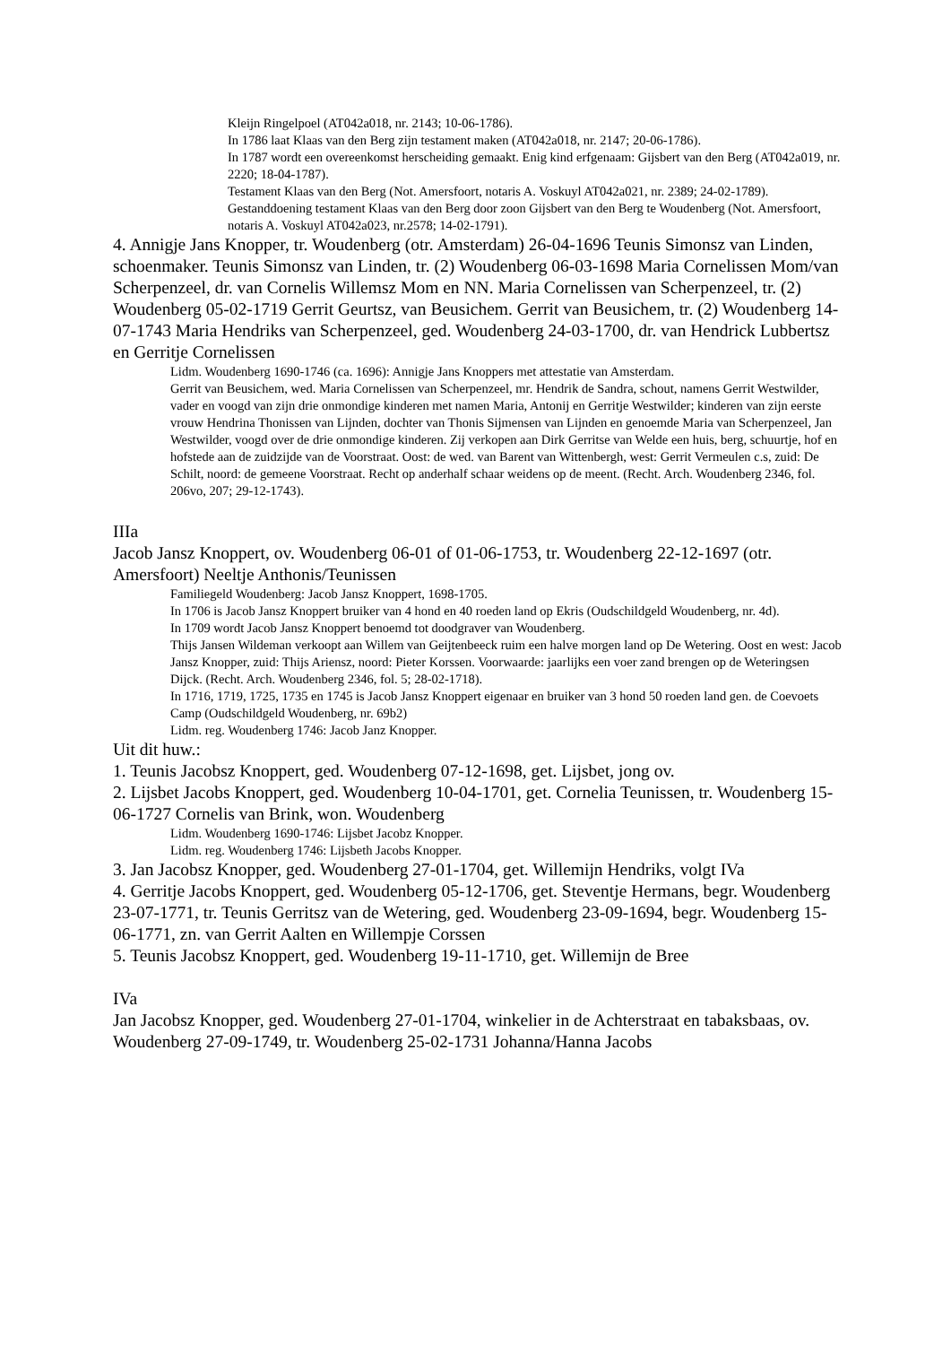Kleijn Ringelpoel (AT042a018, nr. 2143; 10-06-1786).
In 1786 laat Klaas van den Berg zijn testament maken (AT042a018, nr. 2147; 20-06-1786).
In 1787 wordt een overeenkomst herscheiding gemaakt. Enig kind erfgenaam: Gijsbert van den Berg (AT042a019, nr. 2220; 18-04-1787).
Testament Klaas van den Berg (Not. Amersfoort, notaris A. Voskuyl AT042a021, nr. 2389; 24-02-1789).
Gestanddoening testament Klaas van den Berg door zoon Gijsbert van den Berg te Woudenberg (Not. Amersfoort, notaris A. Voskuyl AT042a023, nr.2578; 14-02-1791).
4. Annigje Jans Knopper, tr. Woudenberg (otr. Amsterdam) 26-04-1696 Teunis Simonsz van Linden, schoenmaker. Teunis Simonsz van Linden, tr. (2) Woudenberg 06-03-1698 Maria Cornelissen Mom/van Scherpenzeel, dr. van Cornelis Willemsz Mom en NN. Maria Cornelissen van Scherpenzeel, tr. (2) Woudenberg 05-02-1719 Gerrit Geurtsz, van Beusichem. Gerrit van Beusichem, tr. (2) Woudenberg 14-07-1743 Maria Hendriks van Scherpenzeel, ged. Woudenberg 24-03-1700, dr. van Hendrick Lubbertsz en Gerritje Cornelissen
Lidm. Woudenberg 1690-1746 (ca. 1696): Annigje Jans Knoppers met attestatie van Amsterdam.
Gerrit van Beusichem, wed. Maria Cornelissen van Scherpenzeel, mr. Hendrik de Sandra, schout, namens Gerrit Westwilder, vader en voogd van zijn drie onmondige kinderen met namen Maria, Antonij en Gerritje Westwilder; kinderen van zijn eerste vrouw Hendrina Thonissen van Lijnden, dochter van Thonis Sijmensen van Lijnden en genoemde Maria van Scherpenzeel, Jan Westwilder, voogd over de drie onmondige kinderen. Zij verkopen aan Dirk Gerritse van Welde een huis, berg, schuurtje, hof en hofstede aan de zuidzijde van de Voorstraat. Oost: de wed. van Barent van Wittenbergh, west: Gerrit Vermeulen c.s, zuid: De Schilt, noord: de gemeene Voorstraat. Recht op anderhalf schaar weidens op de meent. (Recht. Arch. Woudenberg 2346, fol. 206vo, 207; 29-12-1743).
IIIa
Jacob Jansz Knoppert, ov. Woudenberg 06-01 of 01-06-1753, tr. Woudenberg 22-12-1697 (otr. Amersfoort) Neeltje Anthonis/Teunissen
Familiegeld Woudenberg: Jacob Jansz Knoppert, 1698-1705.
In 1706 is Jacob Jansz Knoppert bruiker van 4 hond en 40 roeden land op Ekris (Oudschildgeld Woudenberg, nr. 4d).
In 1709 wordt Jacob Jansz Knoppert benoemd tot doodgraver van Woudenberg.
Thijs Jansen Wildeman verkoopt aan Willem van Geijtenbeeck ruim een halve morgen land op De Wetering. Oost en west: Jacob Jansz Knopper, zuid: Thijs Ariensz, noord: Pieter Korssen. Voorwaarde: jaarlijks een voer zand brengen op de Weteringsen Dijck. (Recht. Arch. Woudenberg 2346, fol. 5; 28-02-1718).
In 1716, 1719, 1725, 1735 en 1745 is Jacob Jansz Knoppert eigenaar en bruiker van 3 hond 50 roeden land gen. de Coevoets Camp (Oudschildgeld Woudenberg, nr. 69b2)
Lidm. reg. Woudenberg 1746: Jacob Janz Knopper.
Uit dit huw.:
1. Teunis Jacobsz Knoppert, ged. Woudenberg 07-12-1698, get. Lijsbet, jong ov.
2. Lijsbet Jacobs Knoppert, ged. Woudenberg 10-04-1701, get. Cornelia Teunissen, tr. Woudenberg 15-06-1727 Cornelis van Brink, won. Woudenberg
Lidm. Woudenberg 1690-1746: Lijsbet Jacobz Knopper.
Lidm. reg. Woudenberg 1746: Lijsbeth Jacobs Knopper.
3. Jan Jacobsz Knopper, ged. Woudenberg 27-01-1704, get. Willemijn Hendriks, volgt IVa
4. Gerritje Jacobs Knoppert, ged. Woudenberg 05-12-1706, get. Steventje Hermans, begr. Woudenberg 23-07-1771, tr. Teunis Gerritsz van de Wetering, ged. Woudenberg 23-09-1694, begr. Woudenberg 15-06-1771, zn. van Gerrit Aalten en Willempje Corssen
5. Teunis Jacobsz Knoppert, ged. Woudenberg 19-11-1710, get. Willemijn de Bree
IVa
Jan Jacobsz Knopper, ged. Woudenberg 27-01-1704, winkelier in de Achterstraat en tabaksbaas, ov. Woudenberg 27-09-1749, tr. Woudenberg 25-02-1731 Johanna/Hanna Jacobs